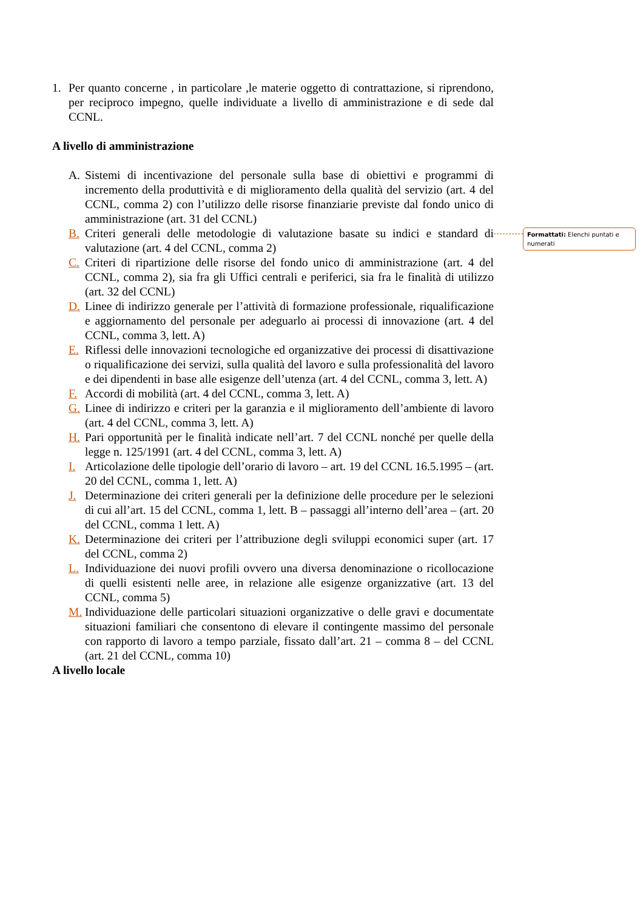1. Per quanto concerne , in particolare ,le materie oggetto di contrattazione, si riprendono, per reciproco impegno, quelle individuate a livello di amministrazione e di sede dal CCNL.
A livello di amministrazione
A. Sistemi di incentivazione del personale sulla base di obiettivi e programmi di incremento della produttività e di miglioramento della qualità del servizio (art. 4 del CCNL, comma 2) con l’utilizzo delle risorse finanziarie previste dal fondo unico di amministrazione (art. 31 del CCNL)
B. Criteri generali delle metodologie di valutazione basate su indici e standard di valutazione (art. 4 del CCNL, comma 2)
C. Criteri di ripartizione delle risorse del fondo unico di amministrazione (art. 4 del CCNL, comma 2), sia fra gli Uffici centrali e periferici, sia fra le finalità di utilizzo (art. 32 del CCNL)
D. Linee di indirizzo generale per l’attività di formazione professionale, riqualificazione e aggiornamento del personale per adeguarlo ai processi di innovazione (art. 4 del CCNL, comma 3, lett. A)
E. Riflessi delle innovazioni tecnologiche ed organizzative dei processi di disattivazione o riqualificazione dei servizi, sulla qualità del lavoro e sulla professionalità del lavoro e dei dipendenti in base alle esigenze dell’utenza (art. 4 del CCNL, comma 3, lett. A)
F. Accordi di mobilità (art. 4 del CCNL, comma 3, lett. A)
G. Linee di indirizzo e criteri per la garanzia e il miglioramento dell’ambiente di lavoro (art. 4 del CCNL, comma 3, lett. A)
H. Pari opportunità per le finalità indicate nell’art. 7 del CCNL nonché per quelle della legge n. 125/1991 (art. 4 del CCNL, comma 3, lett. A)
I. Articolazione delle tipologie dell’orario di lavoro – art. 19 del CCNL 16.5.1995 – (art. 20 del CCNL, comma 1, lett. A)
J. Determinazione dei criteri generali per la definizione delle procedure per le selezioni di cui all’art. 15 del CCNL, comma 1, lett. B – passaggi all’interno dell’area – (art. 20 del CCNL, comma 1 lett. A)
K. Determinazione dei criteri per l’attribuzione degli sviluppi economici super (art. 17 del CCNL, comma 2)
L. Individuazione dei nuovi profili ovvero una diversa denominazione o ricollocazione di quelli esistenti nelle aree, in relazione alle esigenze organizzative (art. 13 del CCNL, comma 5)
M. Individuazione delle particolari situazioni organizzative o delle gravi e documentate situazioni familiari che consentono di elevare il contingente massimo del personale con rapporto di lavoro a tempo parziale, fissato dall’art. 21 – comma 8 – del CCNL (art. 21 del CCNL, comma 10)
A livello locale
Formattati: Elenchi puntati e numerati